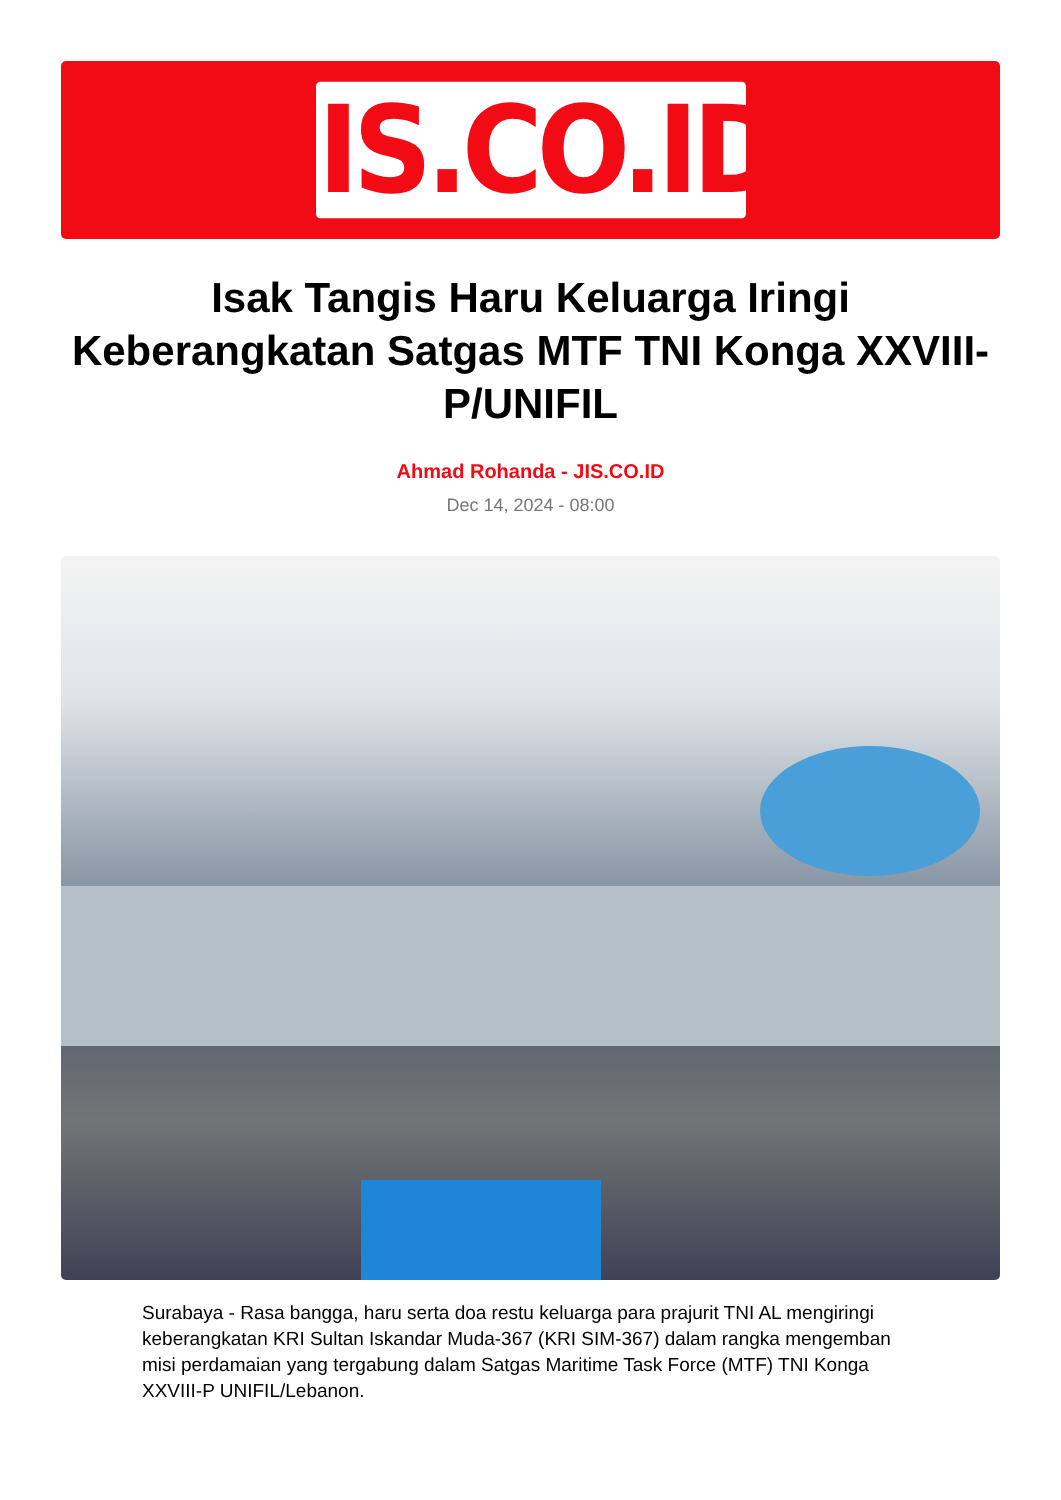JIS.CO.ID
Isak Tangis Haru Keluarga Iringi Keberangkatan Satgas MTF TNI Konga XXVIII-P/UNIFIL
Ahmad Rohanda - JIS.CO.ID
Dec 14, 2024 - 08:00
Surabaya - Rasa bangga, haru serta doa restu keluarga para prajurit TNI AL mengiringi keberangkatan KRI Sultan Iskandar Muda-367 (KRI SIM-367) dalam rangka mengemban misi perdamaian yang tergabung dalam Satgas Maritime Task Force (MTF) TNI Konga XXVIII-P UNIFIL/Lebanon.